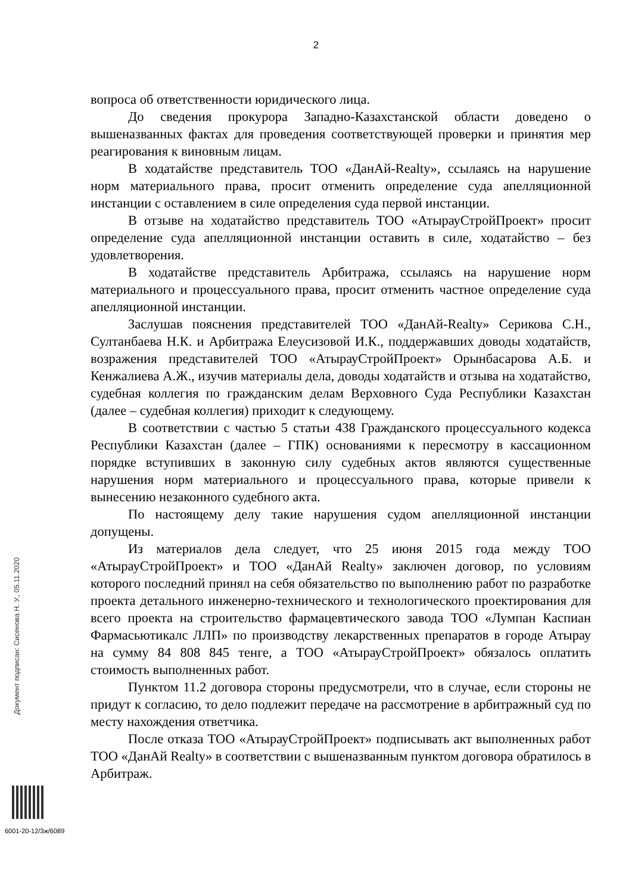2
вопроса об ответственности юридического лица.
До сведения прокурора Западно-Казахстанской области доведено о вышеназванных фактах для проведения соответствующей проверки и принятия мер реагирования к виновным лицам.
В ходатайстве представитель ТОО «ДанАй-Realty», ссылаясь на нарушение норм материального права, просит отменить определение суда апелляционной инстанции с оставлением в силе определения суда первой инстанции.
В отзыве на ходатайство представитель ТОО «АтырауСтройПроект» просит определение суда апелляционной инстанции оставить в силе, ходатайство – без удовлетворения.
В ходатайстве представитель Арбитража, ссылаясь на нарушение норм материального и процессуального права, просит отменить частное определение суда апелляционной инстанции.
Заслушав пояснения представителей ТОО «ДанАй-Realty» Серикова С.Н., Султанбаева Н.К. и Арбитража Елеусизовой И.К., поддержавших доводы ходатайств, возражения представителей ТОО «АтырауСтройПроект» Орынбасарова А.Б. и Кенжалиева А.Ж., изучив материалы дела, доводы ходатайств и отзыва на ходатайство, судебная коллегия по гражданским делам Верховного Суда Республики Казахстан (далее – судебная коллегия) приходит к следующему.
В соответствии с частью 5 статьи 438 Гражданского процессуального кодекса Республики Казахстан (далее – ГПК) основаниями к пересмотру в кассационном порядке вступивших в законную силу судебных актов являются существенные нарушения норм материального и процессуального права, которые привели к вынесению незаконного судебного акта.
По настоящему делу такие нарушения судом апелляционной инстанции допущены.
Из материалов дела следует, что 25 июня 2015 года между ТОО «АтырауСтройПроект» и ТОО «ДанАй Realty» заключен договор, по условиям которого последний принял на себя обязательство по выполнению работ по разработке проекта детального инженерно-технического и технологического проектирования для всего проекта на строительство фармацевтического завода ТОО «Лумпан Каспиан Фармасьютикалс ЛЛП» по производству лекарственных препаратов в городе Атырау на сумму 84 808 845 тенге, а ТОО «АтырауСтройПроект» обязалось оплатить стоимость выполненных работ.
Пунктом 11.2 договора стороны предусмотрели, что в случае, если стороны не придут к согласию, то дело подлежит передаче на рассмотрение в арбитражный суд по месту нахождения ответчика.
После отказа ТОО «АтырауСтройПроект» подписывать акт выполненных работ ТОО «ДанАй Realty» в соответствии с вышеназванным пунктом договора обратилось в Арбитраж.
Документ подписан: Сисенова Н. У., 05.11.2020
6001-20-12/3ж/6089